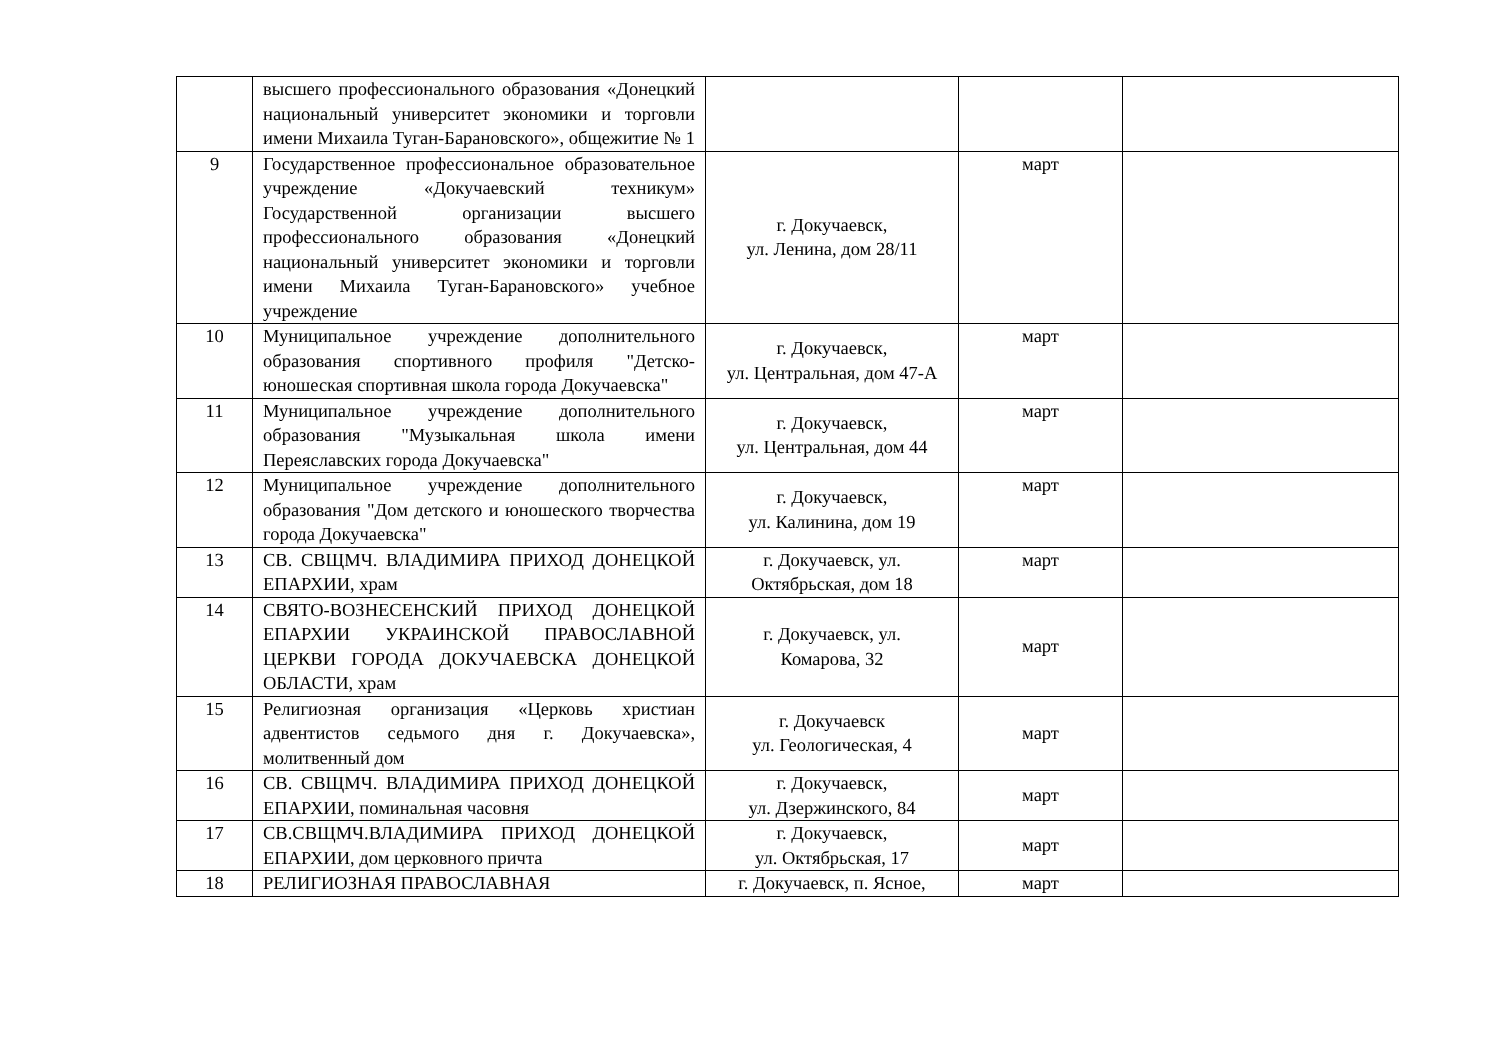| | высшего профессионального образования «Донецкий национальный университет экономики и торговли имени Михаила Туган-Барановского», общежитие № 1 | | | |
| 9 | Государственное профессиональное образовательное учреждение «Докучаевский техникум» Государственной организации высшего профессионального образования «Донецкий национальный университет экономики и торговли имени Михаила Туган-Барановского» учебное учреждение | г. Докучаевск, ул. Ленина, дом 28/11 | март | |
| 10 | Муниципальное учреждение дополнительного образования спортивного профиля "Детско-юношеская спортивная школа города Докучаевска" | г. Докучаевск, ул. Центральная, дом 47-А | март | |
| 11 | Муниципальное учреждение дополнительного образования "Музыкальная школа имени Переяславских города Докучаевска" | г. Докучаевск, ул. Центральная, дом 44 | март | |
| 12 | Муниципальное учреждение дополнительного образования "Дом детского и юношеского творчества города Докучаевска" | г. Докучаевск, ул. Калинина, дом 19 | март | |
| 13 | СВ. СВЩМЧ. ВЛАДИМИРА ПРИХОД ДОНЕЦКОЙ ЕПАРХИИ, храм | г. Докучаевск, ул. Октябрьская, дом 18 | март | |
| 14 | СВЯТО-ВОЗНЕСЕНСКИЙ ПРИХОД ДОНЕЦКОЙ ЕПАРХИИ УКРАИНСКОЙ ПРАВОСЛАВНОЙ ЦЕРКВИ ГОРОДА ДОКУЧАЕВСКА ДОНЕЦКОЙ ОБЛАСТИ, храм | г. Докучаевск, ул. Комарова, 32 | март | |
| 15 | Религиозная организация «Церковь христиан адвентистов седьмого дня г. Докучаевска», молитвенный дом | г. Докучаевск ул. Геологическая, 4 | март | |
| 16 | СВ. СВЩМЧ. ВЛАДИМИРА ПРИХОД ДОНЕЦКОЙ ЕПАРХИИ, поминальная часовня | г. Докучаевск, ул. Дзержинского, 84 | март | |
| 17 | СВ.СВЩМЧ.ВЛАДИМИРА ПРИХОД ДОНЕЦКОЙ ЕПАРХИИ, дом церковного причта | г. Докучаевск, ул. Октябрьская, 17 | март | |
| 18 | РЕЛИГИОЗНАЯ ПРАВОСЛАВНАЯ | г. Докучаевск, п. Ясное, | март | |